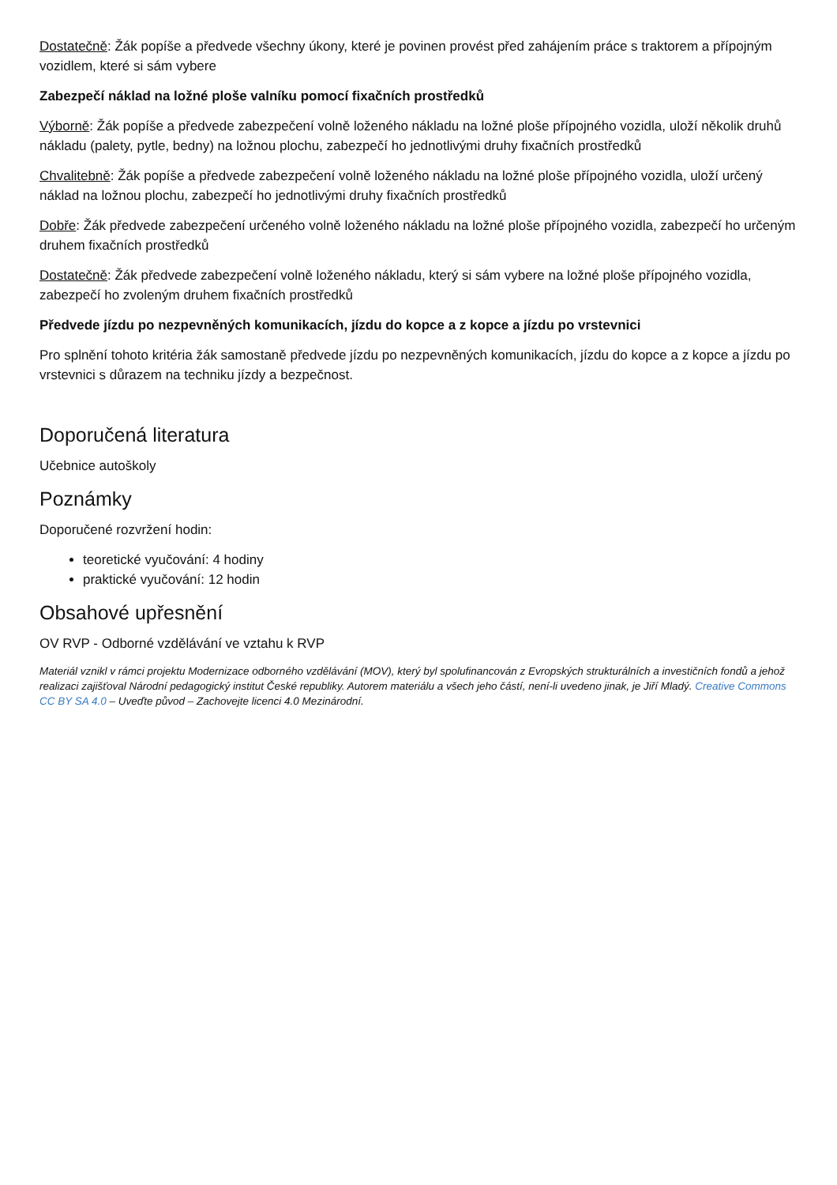Dostatečně: Žák popíše a předvede všechny úkony, které je povinen provést před zahájením práce s traktorem a přípojným vozidlem, které si sám vybere
Zabezpečí náklad na ložné ploše valníku pomocí fixačních prostředků
Výborně: Žák popíše a předvede zabezpečení volně loženého nákladu na ložné ploše přípojného vozidla, uloží několik druhů nákladu (palety, pytle, bedny) na ložnou plochu, zabezpečí ho jednotlivými druhy fixačních prostředků
Chvalitebně: Žák popíše a předvede zabezpečení volně loženého nákladu na ložné ploše přípojného vozidla, uloží určený náklad na ložnou plochu, zabezpečí ho jednotlivými druhy fixačních prostředků
Dobře: Žák předvede zabezpečení určeného volně loženého nákladu na ložné ploše přípojného vozidla, zabezpečí ho určeným druhem fixačních prostředků
Dostatečně: Žák předvede zabezpečení volně loženého nákladu, který si sám vybere na ložné ploše přípojného vozidla, zabezpečí ho zvoleným druhem fixačních prostředků
Předvede jízdu po nezpevněných komunikacích, jízdu do kopce a z kopce a jízdu po vrstevnici
Pro splnění tohoto kritéria žák samostaně předvede jízdu po nezpevněných komunikacích, jízdu do kopce a z kopce a jízdu po vrstevnici s důrazem na techniku jízdy a bezpečnost.
Doporučená literatura
Učebnice autoškoly
Poznámky
Doporučené rozvržení hodin:
teoretické vyučování: 4 hodiny
praktické vyučování: 12 hodin
Obsahové upřesnění
OV RVP - Odborné vzdělávání ve vztahu k RVP
Materiál vznikl v rámci projektu Modernizace odborného vzdělávání (MOV), který byl spolufinancován z Evropských strukturálních a investičních fondů a jehož realizaci zajišťoval Národní pedagogický institut České republiky. Autorem materiálu a všech jeho částí, není-li uvedeno jinak, je Jiří Mladý. Creative Commons CC BY SA 4.0 – Uveďte původ – Zachovejte licenci 4.0 Mezinárodní.